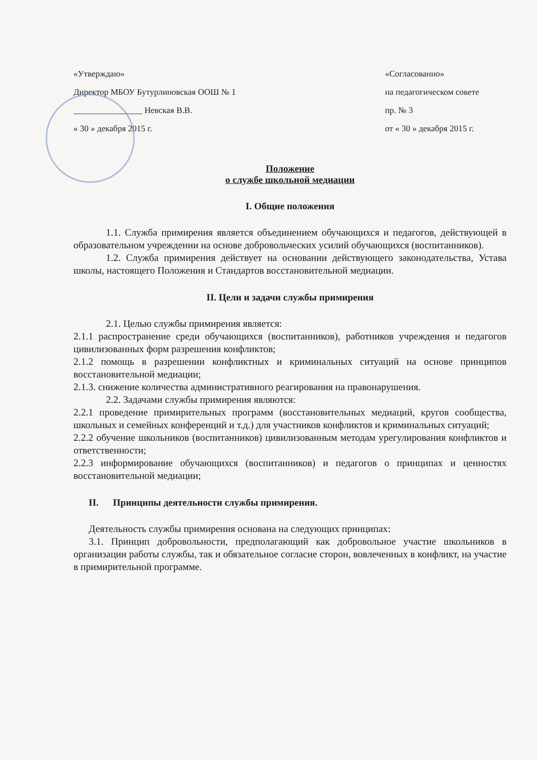«Утверждаю»
Директор МБОУ Бутурлиновская ООШ № 1
________________ Невская В.В.
« 30 » декабря 2015 г.
«Согласованно»
на педагогическом совете
пр. № 3
от « 30 » декабря 2015 г.
Положение
о службе школьной медиации
I. Общие положения
1.1. Служба примирения является объединением обучающихся и педагогов, действующей в образовательном учреждении на основе добровольческих усилий обучающихся (воспитанников).
1.2. Служба примирения действует на основании действующего законодательства, Устава школы, настоящего Положения и Стандартов восстановительной медиации.
II. Цели и задачи службы примирения
2.1. Целью службы примирения является:
2.1.1 распространение среди обучающихся (воспитанников), работников учреждения и педагогов цивилизованных форм разрешения конфликтов;
2.1.2 помощь в разрешении конфликтных и криминальных ситуаций на основе принципов восстановительной медиации;
2.1.3. снижение количества административного реагирования на правонарушения.
2.2. Задачами службы примирения являются:
2.2.1 проведение примирительных программ (восстановительных медиаций, кругов сообщества, школьных и семейных конференций и т.д.) для участников конфликтов и криминальных ситуаций;
2.2.2 обучение школьников (воспитанников) цивилизованным методам урегулирования конфликтов и ответственности;
2.2.3 информирование обучающихся (воспитанников) и педагогов о принципах и ценностях восстановительной медиации;
II. Принципы деятельности службы примирения.
Деятельность службы примирения основана на следующих принципах:
3.1. Принцип добровольности, предполагающий как добровольное участие школьников в организации работы службы, так и обязательное согласие сторон, вовлеченных в конфликт, на участие в примирительной программе.